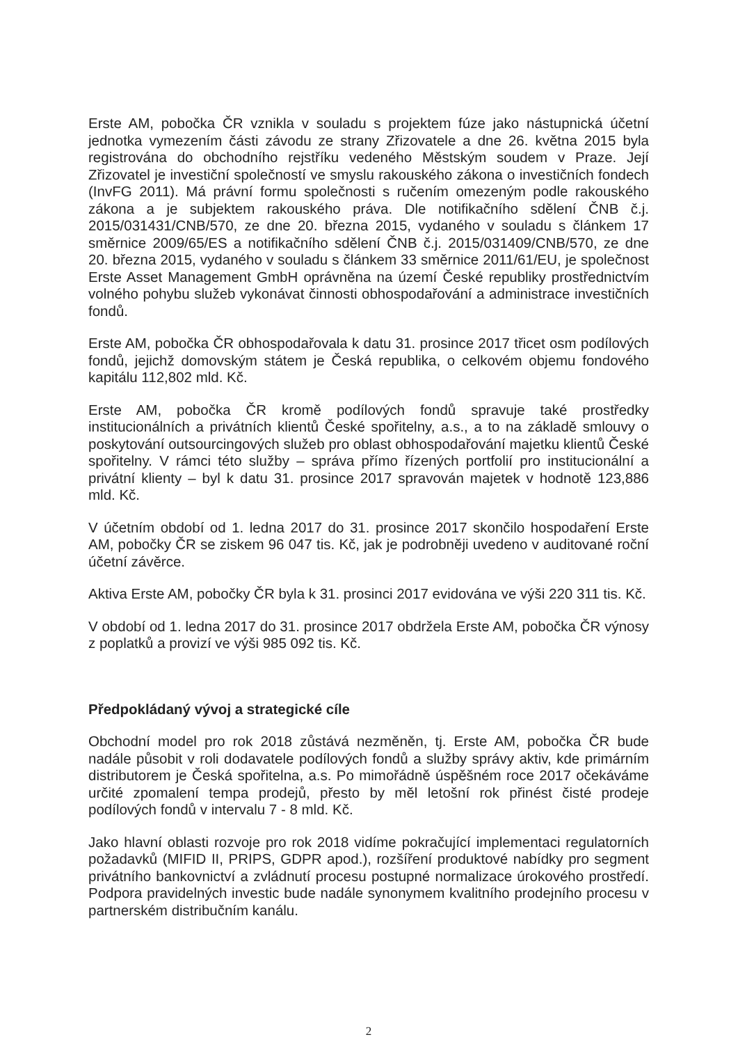Erste AM, pobočka ČR vznikla v souladu s projektem fúze jako nástupnická účetní jednotka vymezením části závodu ze strany Zřizovatele a dne 26. května 2015 byla registrována do obchodního rejstříku vedeného Městským soudem v Praze. Její Zřizovatel je investiční společností ve smyslu rakouského zákona o investičních fondech (InvFG 2011). Má právní formu společnosti s ručením omezeným podle rakouského zákona a je subjektem rakouského práva. Dle notifikačního sdělení ČNB č.j. 2015/031431/CNB/570, ze dne 20. března 2015, vydaného v souladu s článkem 17 směrnice 2009/65/ES a notifikačního sdělení ČNB č.j. 2015/031409/CNB/570, ze dne 20. března 2015, vydaného v souladu s článkem 33 směrnice 2011/61/EU, je společnost Erste Asset Management GmbH oprávněna na území České republiky prostřednictvím volného pohybu služeb vykonávat činnosti obhospodařování a administrace investičních fondů.
Erste AM, pobočka ČR obhospodařovala k datu 31. prosince 2017 třicet osm podílových fondů, jejichž domovským státem je Česká republika, o celkovém objemu fondového kapitálu 112,802 mld. Kč.
Erste AM, pobočka ČR kromě podílových fondů spravuje také prostředky institucionálních a privátních klientů České spořitelny, a.s., a to na základě smlouvy o poskytování outsourcingových služeb pro oblast obhospodařování majetku klientů České spořitelny. V rámci této služby – správa přímo řízených portfolií pro institucionální a privátní klienty – byl k datu 31. prosince 2017 spravován majetek v hodnotě 123,886 mld. Kč.
V účetním období od 1. ledna 2017 do 31. prosince 2017 skončilo hospodaření Erste AM, pobočky ČR se ziskem 96 047 tis. Kč, jak je podrobněji uvedeno v auditované roční účetní závěrce.
Aktiva Erste AM, pobočky ČR byla k 31. prosinci 2017 evidována ve výši 220 311 tis. Kč.
V období od 1. ledna 2017 do 31. prosince 2017 obdržela Erste AM, pobočka ČR výnosy z poplatků a provizí ve výši 985 092 tis. Kč.
Předpokládaný vývoj a strategické cíle
Obchodní model pro rok 2018 zůstává nezměněn, tj. Erste AM, pobočka ČR bude nadále působit v roli dodavatele podílových fondů a služby správy aktiv, kde primárním distributorem je Česká spořitelna, a.s. Po mimořádně úspěšném roce 2017 očekáváme určité zpomalení tempa prodejů, přesto by měl letošní rok přinést čisté prodeje podílových fondů v intervalu 7 - 8 mld. Kč.
Jako hlavní oblasti rozvoje pro rok 2018 vidíme pokračující implementaci regulatorních požadavků (MIFID II, PRIPS, GDPR apod.), rozšíření produktové nabídky pro segment privátního bankovnictví a zvládnutí procesu postupné normalizace úrokového prostředí. Podpora pravidelných investic bude nadále synonymem kvalitního prodejního procesu v partnerském distribučním kanálu.
2